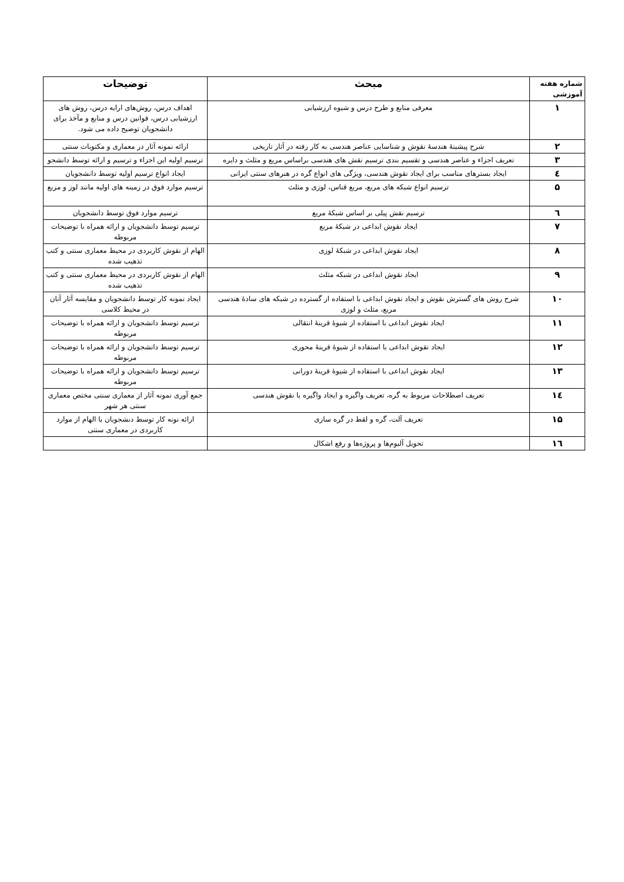| شماره هفته آموزشی | مبحث | توضیحات |
| --- | --- | --- |
| ۱ | معرفی منابع و طرح درس و شیوه ارزشیابی | اهداف درس، روش‌های ارایه درس، روش های ارزشیابی درس، قوانین درس و منابع و مآخذ برای دانشجویان توضیح داده می شود. |
| ۲ | شرح پیشینۀ هندسۀ نقوش و شناسایی عناصر هندسی به کار رفته در آثار تاریخی | ارائه نمونه آثار در معماری و مکتوبات سنتی |
| ۳ | تعریف اجزاء و عناصر هندسی و تقسیم بندی ترسیم نقش های هندسی براساس مربع و مثلث و دایره | ترسیم اولیه این اجزاء و ترسیم و ارائه توسط دانشجو |
| ٤ | ایجاد بسترهای مناسب برای ایجاد نقوش هندسی، ویژگی های انواع گره در هنرهای سنتی ایرانی | ایجاد انواع ترسیم اولیه توسط دانشجویان |
| ۵ | ترسیم انواع شبکه های مربع، مربع قناس، لوزی و مثلث | ترسیم موارد فوق در زمینه های اولیه مانند لوز و مربع |
| ٦ | ترسیم نقش پیلی بر اساس شبکۀ مربع | ترسیم موارد فوق توسط دانشجویان |
| ۷ | ایجاد نقوش ابداعی در شبکۀ مربع | ترسیم توسط دانشجویان و ارائه همراه با توضیحات مربوطه |
| ۸ | ایجاد نقوش ابداعی در شبکۀ لوزی | الهام از نقوش کاربردی در محیط معماری سنتی و کتب تذهیب شده |
| ۹ | ایجاد نقوش ابداعی در شبکه مثلث | الهام از نقوش کاربردی در محیط معماری سنتی و کتب تذهیب شده |
| ۱۰ | شرح روش های گسترش نقوش و ایجاد نقوش ابداعی با استفاده از گسترده در شبکه های سادۀ هندسی مربع، مثلث و لوزی | ایجاد نمونه کار توسط دانشجویان و مقایسه آثار آنان در محیط کلاسی |
| ۱۱ | ایجاد نقوش ابداعی با استفاده از شیوۀ قرینۀ انتقالی | ترسیم توسط دانشجویان و ارائه همراه با توضیحات مربوطه |
| ۱۲ | ایجاد نقوش ابداعی با استفاده از شیوۀ قرینۀ محوری | ترسیم توسط دانشجویان و ارائه همراه با توضیحات مربوطه |
| ۱۳ | ایجاد نقوش ابداعی با استفاده از شیوۀ قرینۀ دورانی | ترسیم توسط دانشجویان و ارائه همراه با توضیحات مربوطه |
| ١٤ | تعریف اصطلاحات مربوط به گره، تعریف واگیره و ایجاد واگیره با نقوش هندسی | جمع آوری نمونه آثار از معماری سنتی مختص معماری سنتی هر شهر |
| ۱۵ | تعریف آلت، گره و لقط در گره سازی | ارائه نونه کار توسط دنشجویان با الهام از موارد کاربردی در معماری سنتی |
| ١٦ | تحویل آلبوم‌ها و پروژه‌ها و رفع اشکال | |